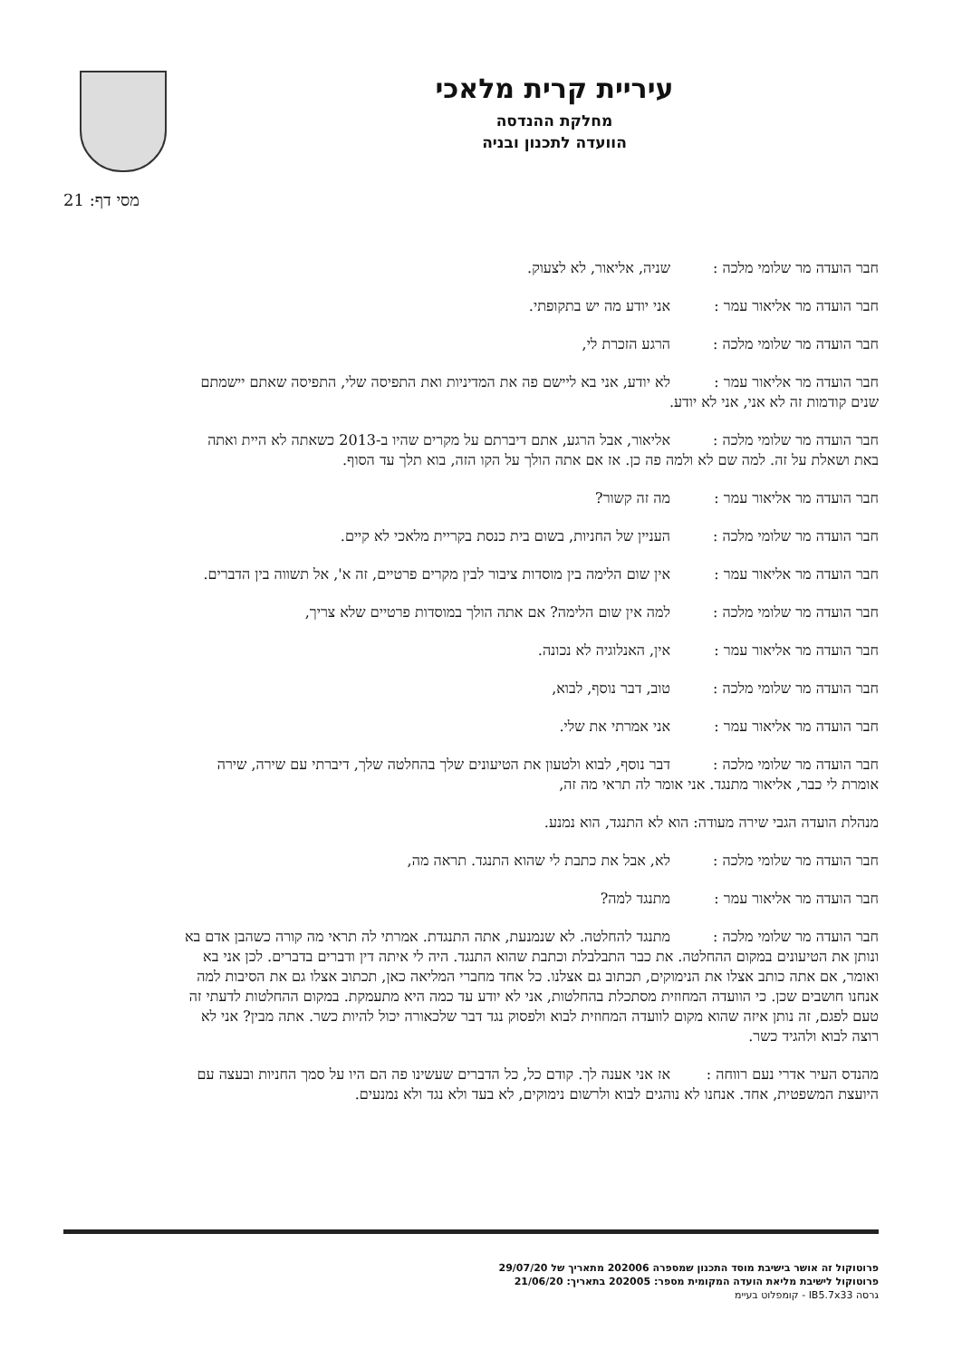עיריית קרית מלאכי
מחלקת ההנדסה
הוועדה לתכנון ובניה
מסי דף: 21
חבר הועדה מר שלומי מלכה : שניה, אליאור, לא לצעוק.
חבר הועדה מר אליאור עמר : אני יודע מה יש בתקופתי.
חבר הועדה מר שלומי מלכה : הרגע הזכרת לי,
חבר הועדה מר אליאור עמר : לא יודע, אני בא ליישם פה את המדיניות ואת התפיסה שלי, התפיסה שאתם יישמתם שנים קודמות זה לא אני, אני לא יודע.
חבר הועדה מר שלומי מלכה : אליאור, אבל הרגע, אתם דיברתם על מקרים שהיו ב-2013 כשאתה לא היית ואתה באת ושאלת על זה. למה שם לא ולמה פה כן. אז אם אתה הולך על הקו הזה, בוא תלך עד הסוף.
חבר הועדה מר אליאור עמר : מה זה קשור?
חבר הועדה מר שלומי מלכה : העניין של החניות, בשום בית כנסת בקריית מלאכי לא קיים.
חבר הועדה מר אליאור עמר : אין שום הלימה בין מוסדות ציבור לבין מקרים פרטיים, זה א', אל תשווה בין הדברים.
חבר הועדה מר שלומי מלכה : למה אין שום הלימה? אם אתה הולך במוסדות פרטיים שלא צריך,
חבר הועדה מר אליאור עמר : אין, האנלוגיה לא נכונה.
חבר הועדה מר שלומי מלכה : טוב, דבר נוסף, לבוא,
חבר הועדה מר אליאור עמר : אני אמרתי את שלי.
חבר הועדה מר שלומי מלכה : דבר נוסף, לבוא ולטעון את הטיעונים שלך בהחלטה שלך, דיברתי עם שירה, שירה אומרת לי כבר, אליאור מתנגד. אני אומר לה תראי מה זה,
מנהלת הועדה הגבי שירה מעודה: הוא לא התנגד, הוא נמנע.
חבר הועדה מר שלומי מלכה : לא, אבל את כתבת לי שהוא התנגד. תראה מה,
חבר הועדה מר אליאור עמר : מתנגד למה?
חבר הועדה מר שלומי מלכה : מתנגד להחלטה. לא שנמנעת, אתה התנגדת. אמרתי לה תראי מה קורה כשהבן אדם בא ונותן את הטיעונים במקום ההחלטה. את כבר התבלבלת וכתבת שהוא התנגד. היה לי איתה דין ודברים בדברים. לכן אני בא ואומר, אם אתה כותב אצלו את הנימוקים, תכתוב גם אצלנו. כל אחד מחברי המליאה כאן, תכתוב אצלו גם את הסיבות למה אנחנו חושבים שכן. כי הוועדה המחוזית מסתכלת בהחלטות, אני לא יודע עד כמה היא מתעמקת. במקום ההחלטות לדעתי זה טעם לפגם, זה נותן איזה שהוא מקום לוועדה המחוזית לבוא ולפסוק נגד דבר שלכאורה יכול להיות כשר. אתה מבין? אני לא רוצה לבוא ולהגיד כשר.
מהנדס העיר אדרי נעם רווחה : אז אני אענה לך. קודם כל, כל הדברים שעשינו פה הם היו על סמך החניות ובעצה עם היועצת המשפטית, אחד. אנחנו לא נוהגים לבוא ולרשום נימוקים, לא בעד ולא נגד ולא נמנעים.
פרוטוקול זה אושר בישיבת מוסד התכנון שמספרה 202006 מתאריך של 29/07/20
פרוטוקול לישיבת מליאת הועדה המקומית מספר: 202005 בתאריך: 21/06/20
גרסה IB5.7x33 - קומפלוט בעיימ